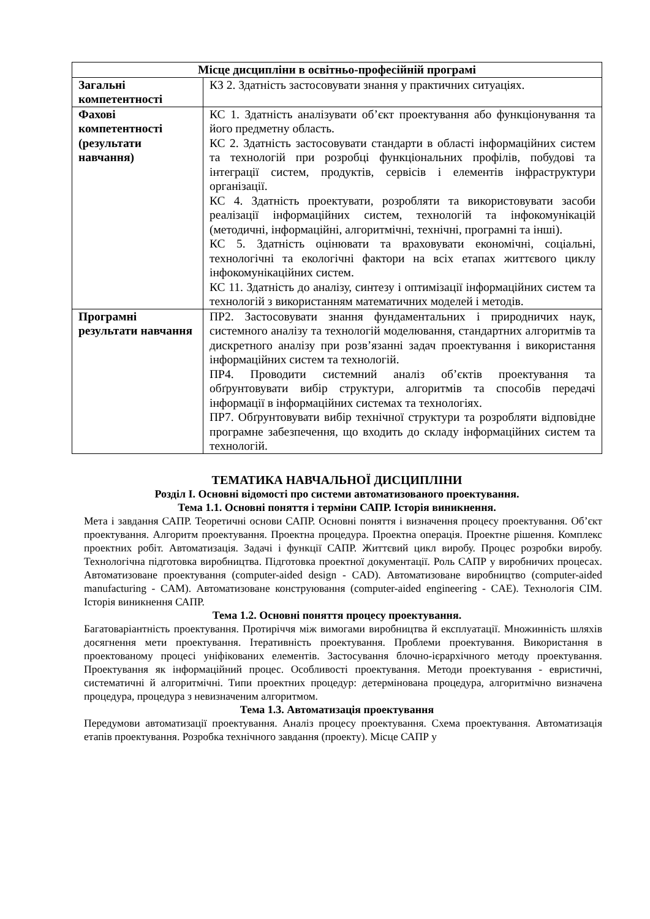| Місце дисципліни в освітньо-професійній програмі | |
| --- | --- |
| Загальні компетентності | КЗ 2. Здатність застосовувати знання у практичних ситуаціях. |
| Фахові компетентності (результати навчання) | КС 1. Здатність аналізувати об’єкт проектування або функціонування та його предметну область. КС 2. Здатність застосовувати стандарти в області інформаційних систем та технологій при розробці функціональних профілів, побудові та інтеграції систем, продуктів, сервісів і елементів інфраструктури організації. КС 4. Здатність проектувати, розробляти та використовувати засоби реалізації інформаційних систем, технологій та інфокомунікацій (методичні, інформаційні, алгоритмічні, технічні, програмні та інші). КС 5. Здатність оцінювати та враховувати економічні, соціальні, технологічні та екологічні фактори на всіх етапах життєвого циклу інфокомунікаційних систем. КС 11. Здатність до аналізу, синтезу і оптимізації інформаційних систем та технологій з використанням математичних моделей і методів. |
| Програмні результати навчання | ПР2. Застосовувати знання фундаментальних і природничих наук, системного аналізу та технологій моделювання, стандартних алгоритмів та дискретного аналізу при розв’язанні задач проектування і використання інформаційних систем та технологій. ПР4. Проводити системний аналіз об’єктів проектування та обґрунтовувати вибір структури, алгоритмів та способів передачі інформації в інформаційних системах та технологіях. ПР7. Обґрунтовувати вибір технічної структури та розробляти відповідне програмне забезпечення, що входить до складу інформаційних систем та технологій. |
ТЕМАТИКА НАВЧАЛЬНОЇ ДИСЦИПЛІНИ
Розділ I. Основні відомості про системи автоматизованого проектування.
Тема 1.1. Основні поняття і терміни САПР. Історія виникнення.
Мета і завдання САПР. Теоретичні основи САПР. Основні поняття і визначення процесу проектування. Об’єкт проектування. Алгоритм проектування. Проектна процедура. Проектна операція. Проектне рішення. Комплекс проектних робіт. Автоматизація. Задачі і функції САПР. Життєвий цикл виробу. Процес розробки виробу. Технологічна підготовка виробництва. Підготовка проектної документації. Роль САПР у виробничих процесах. Автоматизоване проектування (computer-aided design - CAD). Автоматизоване виробництво (computer-aided manufacturing - CAM). Автоматизоване конструювання (computer-aided engineering - CAE). Технологія CIM. Історія виникнення САПР.
Тема 1.2. Основні поняття процесу проектування.
Багатоваріантність проектування. Протиріччя між вимогами виробництва й експлуатації. Множинність шляхів досягнення мети проектування. Ітеративність проектування. Проблеми проектування. Використання в проектованому процесі уніфікованих елементів. Застосування блочно-ієрархічного методу проектування. Проектування як інформаційний процес. Особливості проектування. Методи проектування - евристичні, систематичні й алгоритмічні. Типи проектних процедур: детермінована процедура, алгоритмічно визначена процедура, процедура з невизначеним алгоритмом.
Тема 1.3. Автоматизація проектування
Передумови автоматизації проектування. Аналіз процесу проектування. Схема проектування. Автоматизація етапів проектування. Розробка технічного завдання (проекту). Місце САПР у